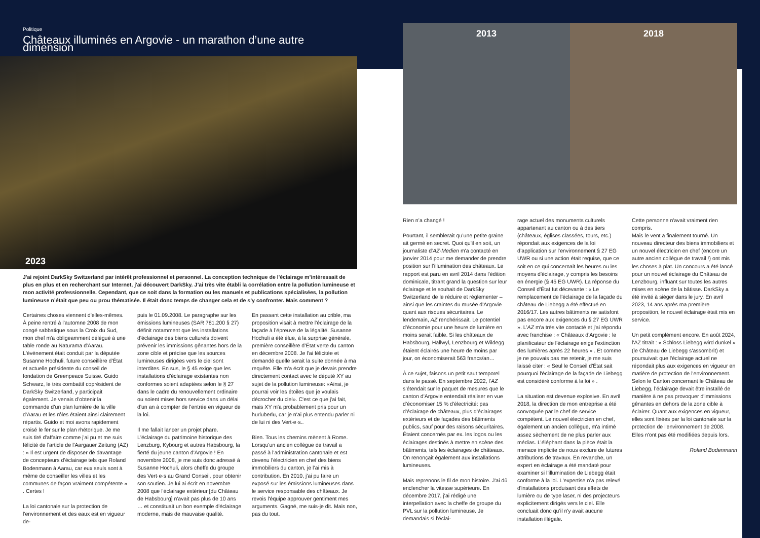Politique
Châteaux illuminés en Argovie - un marathon d’une autre dimension
2023
J'ai rejoint DarkSky Switzerland par intérêt professionnel et personnel. La conception technique de l'éclairage m’intéressait de plus en plus et en recherchant sur Internet, j'ai découvert DarkSky. J’ai très vite établi la corrélation entre la pollution lumineuse et mon activité professionnelle. Cependant, que ce soit dans la formation ou les manuels et publications spécialisées, la pollution lumineuse n’était que peu ou prou thématisée. Il était donc temps de changer cela et de s’y confronter. Mais comment ?
Certaines choses viennent d'elles-mêmes. À peine rentré à l'automne 2008 de mon congé sabbatique sous la Croix du Sud, mon chef m'a obligeamment délégué à une table ronde au Naturama d'Aarau. L'événement était conduit par la députée Susanne Hochuli, future conseillère d'État et actuelle présidente du conseil de fondation de Greenpeace Suisse. Guido Schwarz, le très combattif coprésident de DarkSky Switzerland, y participait également. Je venais d’obtenir la commande d’un plan lumière de la ville d'Aarau et les rôles étaient ainsi clairement répartis. Guido et moi avons rapidement croisé le fer sur le plan rhétorique. Je me suis tiré d'affaire comme j'ai pu et me suis félicité de l'article de l'Aargauer Zeitung (AZ) : « Il est urgent de disposer de davantage de concepteurs d’éclairage tels que Roland Bodenmann à Aarau, car eux seuls sont à même de conseiller les villes et les communes de façon vraiment compétente » . Certes !
La loi cantonale sur la protection de l'environnement et des eaux est en vigueur de-
puis le 01.09.2008. Le paragraphe sur les émissions lumineuses (SAR 781.200 § 27) définit notamment que les installations d'éclairage des biens culturels doivent prévenir les immissions gênantes hors de la zone cible et précise que les sources lumineuses dirigées vers le ciel sont interdites. En sus, le § 45 exige que les installations d'éclairage existantes non conformes soient adaptées selon le § 27 dans le cadre du renouvellement ordinaire ou soient mises hors service dans un délai d'un an à compter de l'entrée en vigueur de la loi.
Il me fallait lancer un projet phare. L'éclairage du patrimoine historique des Lenzburg, Kybourg et autres Habsbourg, la fierté du jeune canton d'Argovie ! En novembre 2008, je me suis donc adressé à Susanne Hochuli, alors cheffe du groupe des Vert·e·s au Grand Conseil, pour obtenir son soutien. Je lui ai écrit en novembre 2008 que l'éclairage extérieur [du Château de Habsbourg] n'avait pas plus de 10 ans … et constituait un bon exemple d'éclairage moderne, mais de mauvaise qualité.
En passant cette installation au crible, ma proposition visait à mettre l’éclairage de la façade à l’épreuve de la légalité. Susanne Hochuli a été élue, à la surprise générale, première conseillère d’État verte du canton en décembre 2008. Je l'ai félicitée et demandé quelle serait la suite donnée à ma requête. Elle m'a écrit que je devais prendre directement contact avec le député XY au sujet de la pollution lumineuse: «Ainsi, je pourrai voir les étoiles que je voulais décrocher du ciel». C'est ce que j'ai fait, mais XY m'a probablement pris pour un hurluberlu, car je n'ai plus entendu parler ni de lui ni des Vert·e·s..
Bien. Tous les chemins mènent à Rome. Lorsqu'un ancien collègue de travail a passé à l'administration cantonale et est devenu l'électricien en chef des biens immobiliers du canton, je l’ai mis à contribution. En 2010, j'ai pu faire un exposé sur les émissions lumineuses dans le service responsable des châteaux. Je revois l'équipe approuver gentiment mes arguments. Gagné, me suis-je dit. Mais non, pas du tout.
2013 2018
Rien n’a changé !
Pourtant, il semblerait qu’une petite graine ait germé en secret. Quoi qu'il en soit, un journaliste d'AZ-Medien m'a contacté en janvier 2014 pour me demander de prendre position sur l’illumination des châteaux. Le rapport est paru en avril 2014 dans l'édition dominicale, titrant grand la question sur leur éclairage et le souhait de DarkSky Switzerland de le réduire et réglementer – ainsi que les craintes du musée d'Argovie quant aux risques sécuritaires. Le lendemain, AZ renchérissait. Le potentiel d’économie pour une heure de lumière en moins serait faible. Si les châteaux de Habsbourg, Hallwyl, Lenzbourg et Wildegg étaient éclairés une heure de moins par jour, on économiserait 563 francs/an…
À ce sujet, faisons un petit saut temporel dans le passé. En septembre 2022, l'AZ s’étendait sur le paquet de mesures que le canton d'Argovie entendait réaliser en vue d’économiser 15 % d'électricité: pas d'éclairage de châteaux, plus d’éclairages extérieurs et de façades des bâtiments publics, sauf pour des raisons sécuritaires. Étaient concernés par ex. les logos ou les éclairages destinés à mettre en scène des bâtiments, tels les éclairages de châteaux. On renonçait également aux installations lumineuses.
Mais reprenons le fil de mon histoire. J'ai dû enclencher la vitesse supérieure. En décembre 2017, j'ai rédigé une interpellation avec la cheffe de groupe du PVL sur la pollution lumineuse. Je demandais si l'éclai-
rage actuel des monuments culturels appartenant au canton ou à des tiers (châteaux, églises classées, tours, etc.) répondait aux exigences de la loi d’application sur l’environnement § 27 EG UWR ou si une action était requise, que ce soit en ce qui concernait les heures ou les moyens d'éclairage, y compris les besoins en énergie (§ 45 EG UWR). La réponse du Conseil d'État fut décevante : « Le remplacement de l'éclairage de la façade du château de Liebegg a été effectué en 2016/17. Les autres bâtiments ne satisfont pas encore aux exigences du § 27 EG UWR ». L’AZ m'a très vite contacté et j'ai répondu avec franchise : « Châteaux d'Argovie : le planificateur de l'éclairage exige l'extinction des lumières après 22 heures » . Et comme je ne pouvais pas me retenir, je me suis laissé citer : « Seul le Conseil d'État sait pourquoi l'éclairage de la façade de Liebegg est considéré conforme à la loi » .
La situation est devenue explosive. En avril 2018, la direction de mon entreprise a été convoquée par le chef de service compétent. Le nouvel électricien en chef, également un ancien collègue, m'a intimé assez sèchement de ne plus parler aux médias. L’éléphant dans la pièce était la menace implicite de nous exclure de futures attributions de travaux. En revanche, un expert en éclairage a été mandaté pour examiner si l’illumination de Liebegg était conforme à la loi. L'expertise n’a pas relevé d'installations produisant des effets de lumière ou de type laser, ni des projecteurs explicitement dirigés vers le ciel. Elle concluait donc qu’il n'y avait aucune installation illégale.
Cette personne n'avait vraiment rien compris.
Mais le vent a finalement tourné. Un nouveau directeur des biens immobiliers et un nouvel électricien en chef (encore un autre ancien collègue de travail !) ont mis les choses à plat. Un concours a été lancé pour un nouvel éclairage du Château de Lenzbourg, influant sur toutes les autres mises en scène de la bâtisse. DarkSky a été invité à siéger dans le jury. En avril 2023, 14 ans après ma première proposition, le nouvel éclairage était mis en service.
Un petit complément encore. En août 2024, l'AZ titrait : « Schloss Liebegg wird dunkel » (le Château de Liebegg s'assombrit) et poursuivait que l'éclairage actuel ne répondait plus aux exigences en vigueur en matière de protection de l'environnement. Selon le Canton concernant le Château de Liebegg, l’éclairage devait être installé de manière à ne pas provoquer d'immissions gênantes en dehors de la zone cible à éclairer. Quant aux exigences en vigueur, elles sont fixées par la loi cantonale sur la protection de l'environnement de 2008. Elles n'ont pas été modifiées depuis lors.
Roland Bodenmann